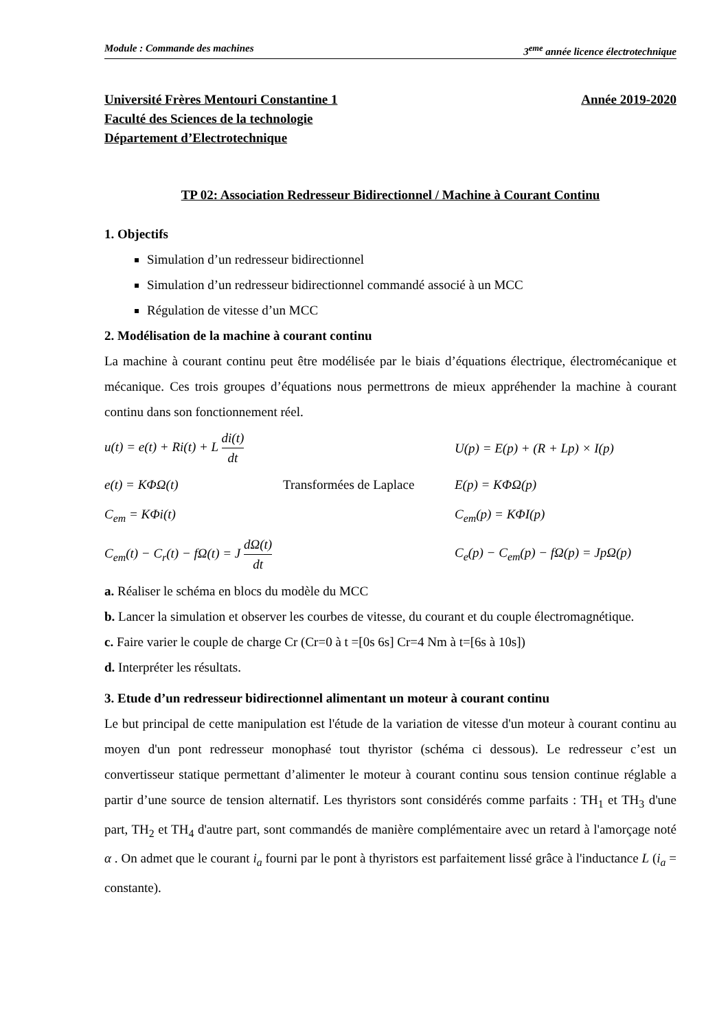Module : Commande des machines 3<sup>eme</sup> année licence électrotechnique
Université Frères Mentouri Constantine 1 Année 2019-2020
Faculté des Sciences de la technologie
Département d’Electrotechnique
TP 02: Association Redresseur Bidirectionnel / Machine à Courant Continu
1. Objectifs
Simulation d’un redresseur bidirectionnel
Simulation d’un redresseur bidirectionnel commandé associé à un MCC
Régulation de vitesse d’un MCC
2. Modélisation de la machine à courant continu
La machine à courant continu peut être modélisée par le biais d’équations électrique, électromécanique et mécanique. Ces trois groupes d’équations nous permettrons de mieux appréhender la machine à courant continu dans son fonctionnement réel.
u(t) = e(t) + Ri(t) + L di(t) dt U(p) = E(p) + (R + Lp) × I(p)
e(t) = KΦΩ(t) Transformées de Laplace E(p) = KΦΩ(p)
C<sub>em</sub> = KΦi(t) C<sub>em</sub>(p) = KΦI(p)
C<sub>em</sub>(t) − C<sub>r</sub>(t) − fΩ(t) = J dΩ(t) dt C<sub>e</sub>(p) − C<sub>em</sub>(p) − fΩ(p) = JpΩ(p)
a. Réaliser le schéma en blocs du modèle du MCC
b. Lancer la simulation et observer les courbes de vitesse, du courant et du couple électromagnétique.
c. Faire varier le couple de charge Cr (Cr=0 à t =[0s 6s] Cr=4 Nm à t=[6s à 10s])
d. Interpréter les résultats.
3. Etude d’un redresseur bidirectionnel alimentant un moteur à courant continu
Le but principal de cette manipulation est l'étude de la variation de vitesse d'un moteur à courant continu au moyen d'un pont redresseur monophasé tout thyristor (schéma ci dessous). Le redresseur c’est un convertisseur statique permettant d’alimenter le moteur à courant continu sous tension continue réglable a partir d’une source de tension alternatif. Les thyristors sont considérés comme parfaits : TH<sub>1</sub> et TH<sub>3</sub> d'une part, TH<sub>2</sub> et TH<sub>4</sub> d'autre part, sont commandés de manière complémentaire avec un retard à l'amorçage noté α . On admet que le courant i<sub>a</sub> fourni par le pont à thyristors est parfaitement lissé grâce à l'inductance L (i<sub>a</sub> = constante).